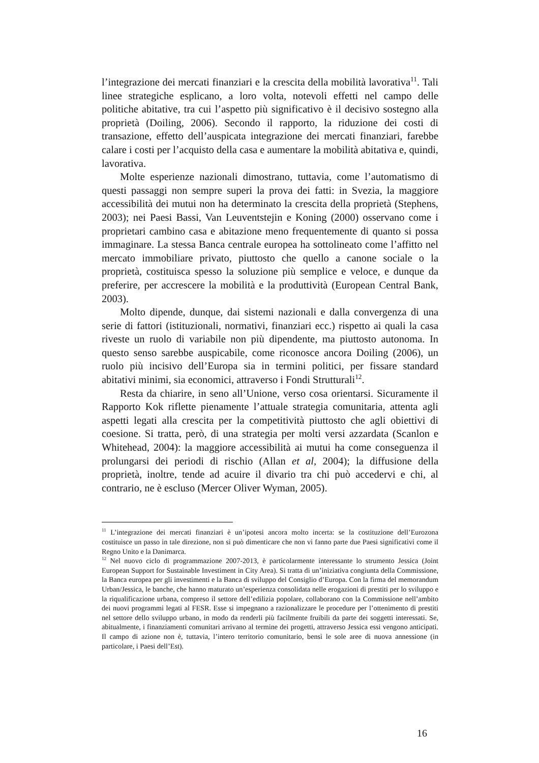l’integrazione dei mercati finanziari e la crescita della mobilità lavorativa<sup>11</sup>. Tali linee strategiche esplicano, a loro volta, notevoli effetti nel campo delle politiche abitative, tra cui l’aspetto più significativo è il decisivo sostegno alla proprietà (Doiling, 2006). Secondo il rapporto, la riduzione dei costi di transazione, effetto dell’auspicata integrazione dei mercati finanziari, farebbe calare i costi per l’acquisto della casa e aumentare la mobilità abitativa e, quindi, lavorativa.
Molte esperienze nazionali dimostrano, tuttavia, come l’automatismo di questi passaggi non sempre superi la prova dei fatti: in Svezia, la maggiore accessibilità dei mutui non ha determinato la crescita della proprietà (Stephens, 2003); nei Paesi Bassi, Van Leuventstejin e Koning (2000) osservano come i proprietari cambino casa e abitazione meno frequentemente di quanto si possa immaginare. La stessa Banca centrale europea ha sottolineato come l’affitto nel mercato immobiliare privato, piuttosto che quello a canone sociale o la proprietà, costituisca spesso la soluzione più semplice e veloce, e dunque da preferire, per accrescere la mobilità e la produttività (European Central Bank, 2003).
Molto dipende, dunque, dai sistemi nazionali e dalla convergenza di una serie di fattori (istituzionali, normativi, finanziari ecc.) rispetto ai quali la casa riveste un ruolo di variabile non più dipendente, ma piuttosto autonoma. In questo senso sarebbe auspicabile, come riconosce ancora Doiling (2006), un ruolo più incisivo dell’Europa sia in termini politici, per fissare standard abitativi minimi, sia economici, attraverso i Fondi Strutturali<sup>12</sup>.
Resta da chiarire, in seno all’Unione, verso cosa orientarsi. Sicuramente il Rapporto Kok riflette pienamente l’attuale strategia comunitaria, attenta agli aspetti legati alla crescita per la competitività piuttosto che agli obiettivi di coesione. Si tratta, però, di una strategia per molti versi azzardata (Scanlon e Whitehead, 2004): la maggiore accessibilità ai mutui ha come conseguenza il prolungarsi dei periodi di rischio (Allan et al, 2004); la diffusione della proprietà, inoltre, tende ad acuire il divario tra chi può accedervi e chi, al contrario, ne è escluso (Mercer Oliver Wyman, 2005).
<sup>11</sup> L’integrazione dei mercati finanziari è un’ipotesi ancora molto incerta: se la costituzione dell’Eurozona costituisce un passo in tale direzione, non si può dimenticare che non vi fanno parte due Paesi significativi come il Regno Unito e la Danimarca.
<sup>12</sup> Nel nuovo ciclo di programmazione 2007-2013, è particolarmente interessante lo strumento Jessica (Joint European Support for Sustainable Investiment in City Area). Si tratta di un’iniziativa congiunta della Commissione, la Banca europea per gli investimenti e la Banca di sviluppo del Consiglio d’Europa. Con la firma del memorandum Urban/Jessica, le banche, che hanno maturato un’esperienza consolidata nelle erogazioni di prestiti per lo sviluppo e la riqualificazione urbana, compreso il settore dell’edilizia popolare, collaborano con la Commissione nell’ambito dei nuovi programmi legati al FESR. Esse si impegnano a razionalizzare le procedure per l’ottenimento di prestiti nel settore dello sviluppo urbano, in modo da renderli più facilmente fruibili da parte dei soggetti interessati. Se, abitualmente, i finanziamenti comunitari arrivano al termine dei progetti, attraverso Jessica essi vengono anticipati. Il campo di azione non è, tuttavia, l’intero territorio comunitario, bensì le sole aree di nuova annessione (in particolare, i Paesi dell’Est).
16